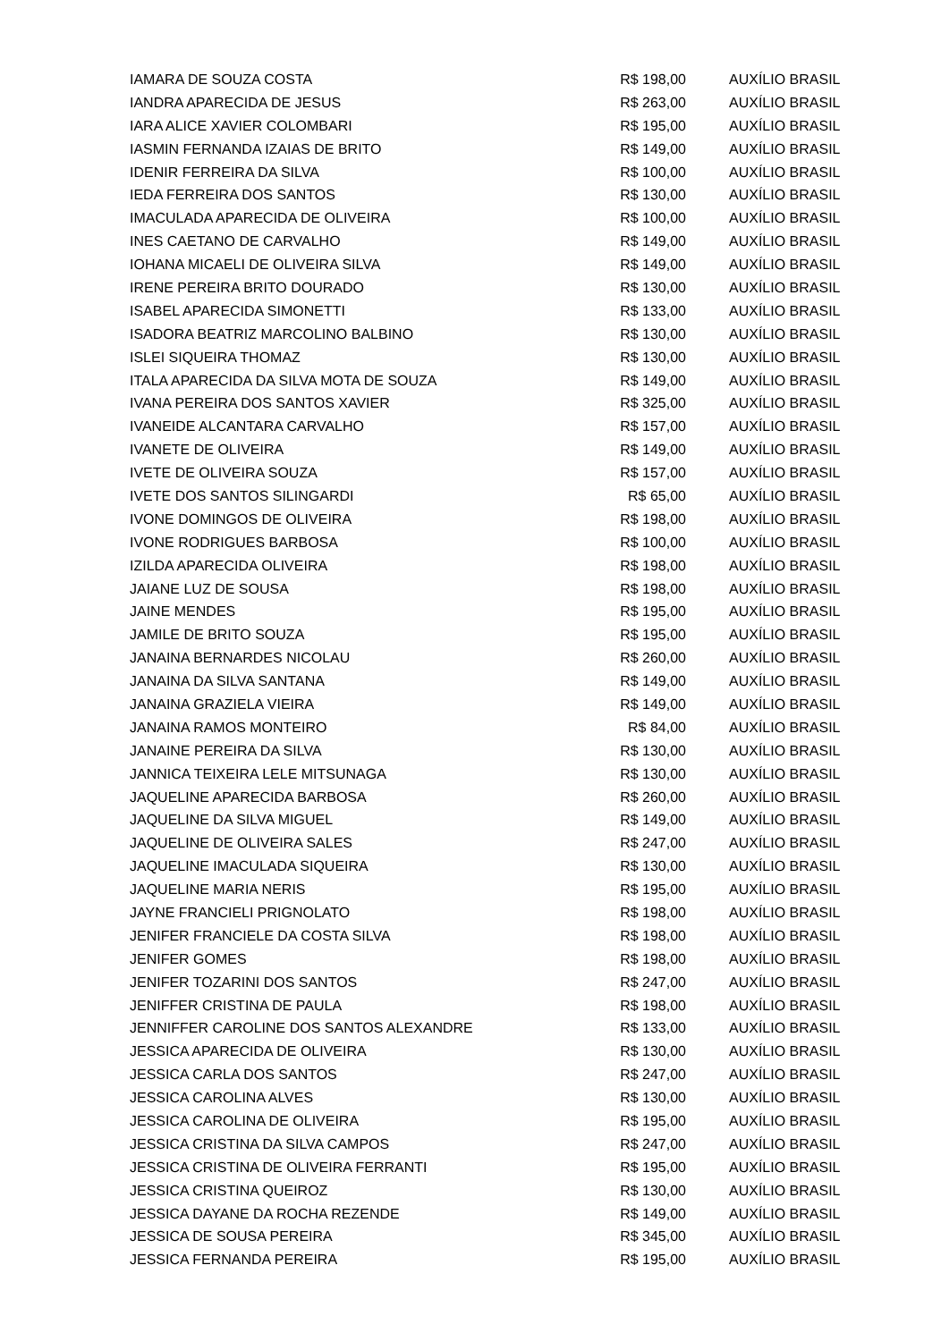| IAMARA DE SOUZA COSTA | R$ 198,00 | AUXÍLIO BRASIL |
| IANDRA APARECIDA DE JESUS | R$ 263,00 | AUXÍLIO BRASIL |
| IARA ALICE XAVIER COLOMBARI | R$ 195,00 | AUXÍLIO BRASIL |
| IASMIN FERNANDA IZAIAS DE BRITO | R$ 149,00 | AUXÍLIO BRASIL |
| IDENIR FERREIRA DA SILVA | R$ 100,00 | AUXÍLIO BRASIL |
| IEDA FERREIRA DOS SANTOS | R$ 130,00 | AUXÍLIO BRASIL |
| IMACULADA APARECIDA DE OLIVEIRA | R$ 100,00 | AUXÍLIO BRASIL |
| INES CAETANO DE CARVALHO | R$ 149,00 | AUXÍLIO BRASIL |
| IOHANA MICAELI DE OLIVEIRA SILVA | R$ 149,00 | AUXÍLIO BRASIL |
| IRENE PEREIRA BRITO DOURADO | R$ 130,00 | AUXÍLIO BRASIL |
| ISABEL APARECIDA SIMONETTI | R$ 133,00 | AUXÍLIO BRASIL |
| ISADORA BEATRIZ MARCOLINO BALBINO | R$ 130,00 | AUXÍLIO BRASIL |
| ISLEI SIQUEIRA THOMAZ | R$ 130,00 | AUXÍLIO BRASIL |
| ITALA APARECIDA DA SILVA MOTA DE SOUZA | R$ 149,00 | AUXÍLIO BRASIL |
| IVANA PEREIRA DOS SANTOS XAVIER | R$ 325,00 | AUXÍLIO BRASIL |
| IVANEIDE ALCANTARA CARVALHO | R$ 157,00 | AUXÍLIO BRASIL |
| IVANETE DE OLIVEIRA | R$ 149,00 | AUXÍLIO BRASIL |
| IVETE DE OLIVEIRA SOUZA | R$ 157,00 | AUXÍLIO BRASIL |
| IVETE DOS SANTOS SILINGARDI | R$ 65,00 | AUXÍLIO BRASIL |
| IVONE DOMINGOS DE OLIVEIRA | R$ 198,00 | AUXÍLIO BRASIL |
| IVONE RODRIGUES BARBOSA | R$ 100,00 | AUXÍLIO BRASIL |
| IZILDA APARECIDA OLIVEIRA | R$ 198,00 | AUXÍLIO BRASIL |
| JAIANE LUZ DE SOUSA | R$ 198,00 | AUXÍLIO BRASIL |
| JAINE MENDES | R$ 195,00 | AUXÍLIO BRASIL |
| JAMILE DE BRITO SOUZA | R$ 195,00 | AUXÍLIO BRASIL |
| JANAINA BERNARDES NICOLAU | R$ 260,00 | AUXÍLIO BRASIL |
| JANAINA DA SILVA SANTANA | R$ 149,00 | AUXÍLIO BRASIL |
| JANAINA GRAZIELA VIEIRA | R$ 149,00 | AUXÍLIO BRASIL |
| JANAINA RAMOS MONTEIRO | R$ 84,00 | AUXÍLIO BRASIL |
| JANAINE PEREIRA DA SILVA | R$ 130,00 | AUXÍLIO BRASIL |
| JANNICA TEIXEIRA LELE MITSUNAGA | R$ 130,00 | AUXÍLIO BRASIL |
| JAQUELINE APARECIDA BARBOSA | R$ 260,00 | AUXÍLIO BRASIL |
| JAQUELINE DA SILVA MIGUEL | R$ 149,00 | AUXÍLIO BRASIL |
| JAQUELINE DE OLIVEIRA SALES | R$ 247,00 | AUXÍLIO BRASIL |
| JAQUELINE IMACULADA SIQUEIRA | R$ 130,00 | AUXÍLIO BRASIL |
| JAQUELINE MARIA NERIS | R$ 195,00 | AUXÍLIO BRASIL |
| JAYNE FRANCIELI PRIGNOLATO | R$ 198,00 | AUXÍLIO BRASIL |
| JENIFER FRANCIELE DA COSTA SILVA | R$ 198,00 | AUXÍLIO BRASIL |
| JENIFER GOMES | R$ 198,00 | AUXÍLIO BRASIL |
| JENIFER TOZARINI DOS SANTOS | R$ 247,00 | AUXÍLIO BRASIL |
| JENIFFER CRISTINA DE PAULA | R$ 198,00 | AUXÍLIO BRASIL |
| JENNIFFER CAROLINE DOS SANTOS ALEXANDRE | R$ 133,00 | AUXÍLIO BRASIL |
| JESSICA APARECIDA DE OLIVEIRA | R$ 130,00 | AUXÍLIO BRASIL |
| JESSICA CARLA DOS SANTOS | R$ 247,00 | AUXÍLIO BRASIL |
| JESSICA CAROLINA ALVES | R$ 130,00 | AUXÍLIO BRASIL |
| JESSICA CAROLINA DE OLIVEIRA | R$ 195,00 | AUXÍLIO BRASIL |
| JESSICA CRISTINA DA SILVA CAMPOS | R$ 247,00 | AUXÍLIO BRASIL |
| JESSICA CRISTINA DE OLIVEIRA FERRANTI | R$ 195,00 | AUXÍLIO BRASIL |
| JESSICA CRISTINA QUEIROZ | R$ 130,00 | AUXÍLIO BRASIL |
| JESSICA DAYANE DA ROCHA REZENDE | R$ 149,00 | AUXÍLIO BRASIL |
| JESSICA DE SOUSA PEREIRA | R$ 345,00 | AUXÍLIO BRASIL |
| JESSICA FERNANDA PEREIRA | R$ 195,00 | AUXÍLIO BRASIL |